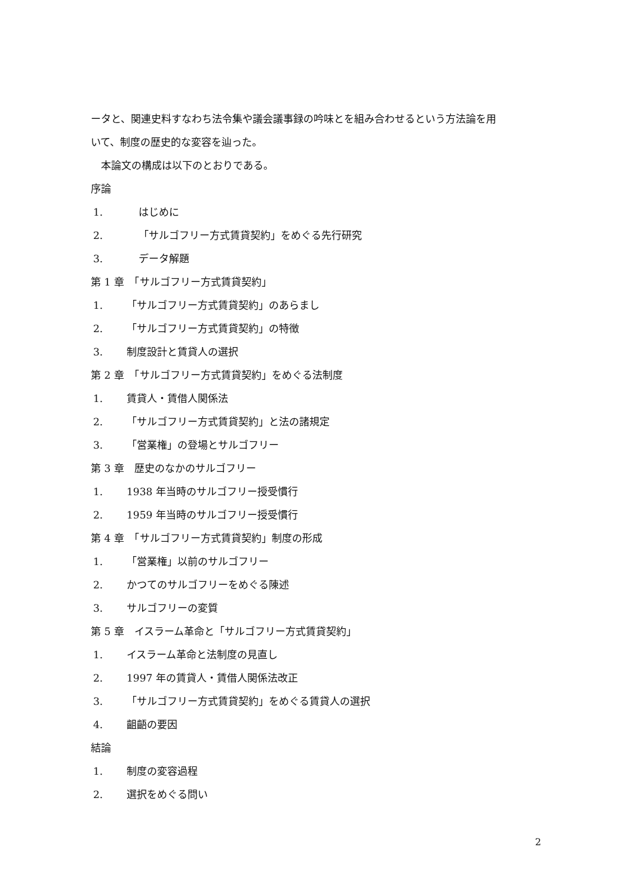ータと、関連史料すなわち法令集や議会議事録の吟味とを組み合わせるという方法論を用
いて、制度の歴史的な変容を辿った。
　本論文の構成は以下のとおりである。
序論
1. はじめに
2. 「サルゴフリー方式賃貸契約」をめぐる先行研究
3. データ解題
第 1 章　「サルゴフリー方式賃貸契約」
1. 「サルゴフリー方式賃貸契約」のあらまし
2. 「サルゴフリー方式賃貸契約」の特徴
3. 制度設計と賃貸人の選択
第 2 章　「サルゴフリー方式賃貸契約」をめぐる法制度
1. 賃貸人・賃借人関係法
2. 「サルゴフリー方式賃貸契約」と法の諸規定
3. 「営業権」の登場とサルゴフリー
第 3 章　歴史のなかのサルゴフリー
1. 1938 年当時のサルゴフリー授受慣行
2. 1959 年当時のサルゴフリー授受慣行
第 4 章　「サルゴフリー方式賃貸契約」制度の形成
1. 「営業権」以前のサルゴフリー
2. かつてのサルゴフリーをめぐる陳述
3. サルゴフリーの変質
第 5 章　イスラーム革命と「サルゴフリー方式賃貸契約」
1. イスラーム革命と法制度の見直し
2. 1997 年の賃貸人・賃借人関係法改正
3. 「サルゴフリー方式賃貸契約」をめぐる賃貸人の選択
4. 齟齬の要因
結論
1. 制度の変容過程
2. 選択をめぐる問い
2